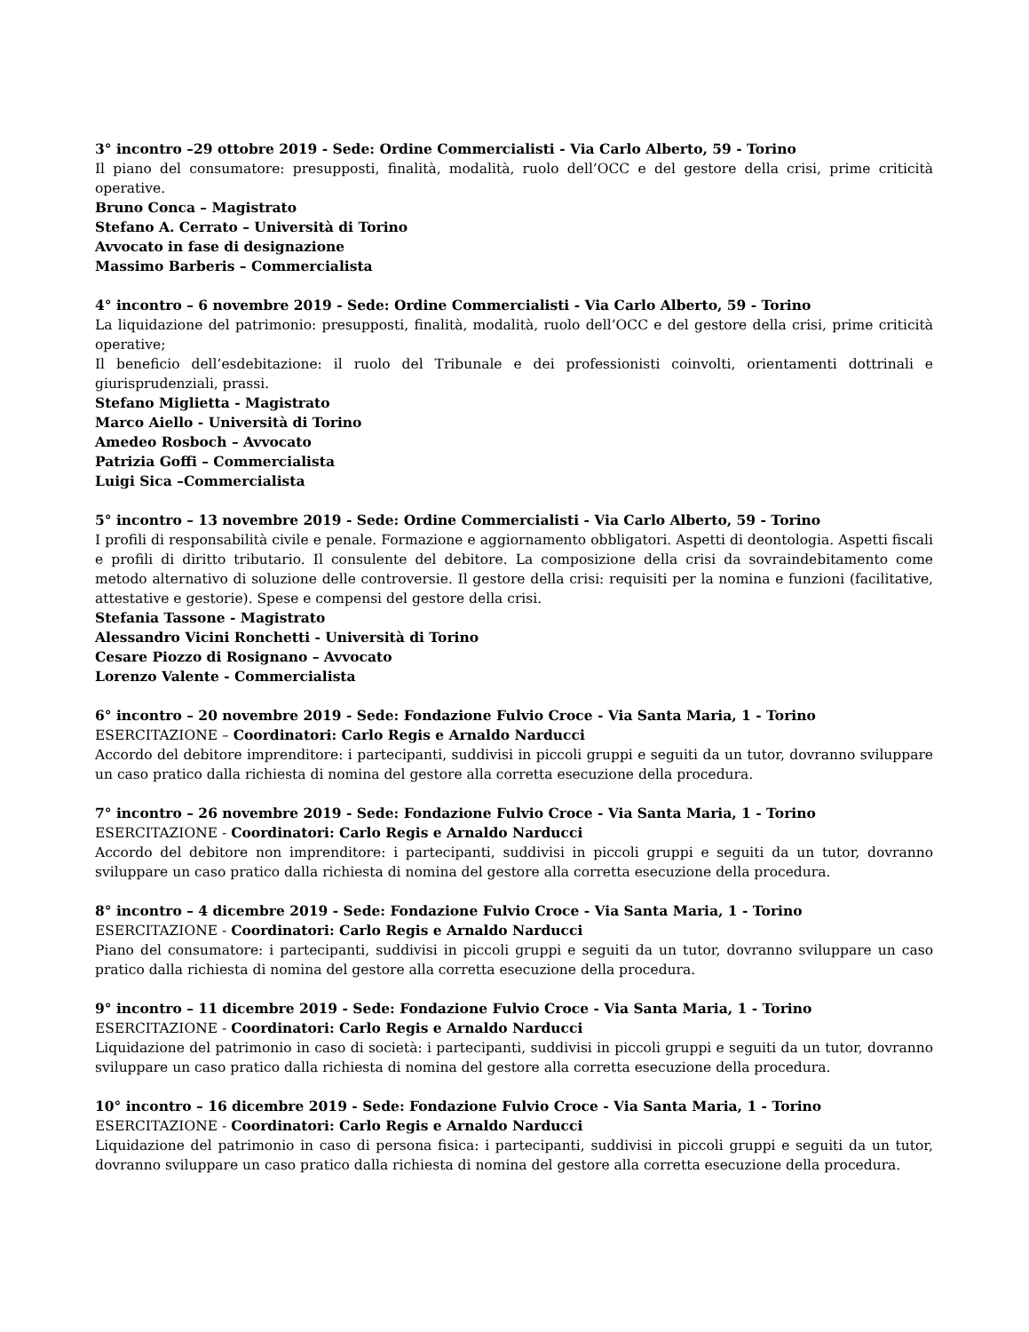3° incontro –29 ottobre 2019 - Sede: Ordine Commercialisti - Via Carlo Alberto, 59 - Torino
Il piano del consumatore: presupposti, finalità, modalità, ruolo dell’OCC e del gestore della crisi, prime criticità operative.
Bruno Conca – Magistrato
Stefano A. Cerrato – Università di Torino
Avvocato in fase di designazione
Massimo Barberis – Commercialista
4° incontro – 6 novembre 2019 - Sede: Ordine Commercialisti - Via Carlo Alberto, 59 - Torino
La liquidazione del patrimonio: presupposti, finalità, modalità, ruolo dell’OCC e del gestore della crisi, prime criticità operative;
Il beneficio dell’esdebitazione: il ruolo del Tribunale e dei professionisti coinvolti, orientamenti dottrinali e giurisprudenziali, prassi.
Stefano Miglietta - Magistrato
Marco Aiello - Università di Torino
Amedeo Rosboch – Avvocato
Patrizia Goffi – Commercialista
Luigi Sica –Commercialista
5° incontro – 13 novembre 2019 - Sede: Ordine Commercialisti - Via Carlo Alberto, 59 - Torino
I profili di responsabilità civile e penale. Formazione e aggiornamento obbligatori. Aspetti di deontologia. Aspetti fiscali e profili di diritto tributario. Il consulente del debitore. La composizione della crisi da sovraindebitamento come metodo alternativo di soluzione delle controversie. Il gestore della crisi: requisiti per la nomina e funzioni (facilitative, attestative e gestorie). Spese e compensi del gestore della crisi.
Stefania Tassone - Magistrato
Alessandro Vicini Ronchetti - Università di Torino
Cesare Piozzo di Rosignano – Avvocato
Lorenzo Valente - Commercialista
6° incontro – 20 novembre 2019 - Sede: Fondazione Fulvio Croce - Via Santa Maria, 1 - Torino
ESERCITAZIONE – Coordinatori: Carlo Regis e Arnaldo Narducci
Accordo del debitore imprenditore: i partecipanti, suddivisi in piccoli gruppi e seguiti da un tutor, dovranno sviluppare un caso pratico dalla richiesta di nomina del gestore alla corretta esecuzione della procedura.
7° incontro – 26 novembre 2019 - Sede: Fondazione Fulvio Croce - Via Santa Maria, 1 - Torino
ESERCITAZIONE - Coordinatori: Carlo Regis e Arnaldo Narducci
Accordo del debitore non imprenditore: i partecipanti, suddivisi in piccoli gruppi e seguiti da un tutor, dovranno sviluppare un caso pratico dalla richiesta di nomina del gestore alla corretta esecuzione della procedura.
8° incontro – 4 dicembre 2019 - Sede: Fondazione Fulvio Croce - Via Santa Maria, 1 - Torino
ESERCITAZIONE - Coordinatori: Carlo Regis e Arnaldo Narducci
Piano del consumatore: i partecipanti, suddivisi in piccoli gruppi e seguiti da un tutor, dovranno sviluppare un caso pratico dalla richiesta di nomina del gestore alla corretta esecuzione della procedura.
9° incontro – 11 dicembre 2019 - Sede: Fondazione Fulvio Croce - Via Santa Maria, 1 - Torino
ESERCITAZIONE - Coordinatori: Carlo Regis e Arnaldo Narducci
Liquidazione del patrimonio in caso di società: i partecipanti, suddivisi in piccoli gruppi e seguiti da un tutor, dovranno sviluppare un caso pratico dalla richiesta di nomina del gestore alla corretta esecuzione della procedura.
10° incontro – 16 dicembre 2019 - Sede: Fondazione Fulvio Croce - Via Santa Maria, 1 - Torino
ESERCITAZIONE - Coordinatori: Carlo Regis e Arnaldo Narducci
Liquidazione del patrimonio in caso di persona fisica: i partecipanti, suddivisi in piccoli gruppi e seguiti da un tutor, dovranno sviluppare un caso pratico dalla richiesta di nomina del gestore alla corretta esecuzione della procedura.